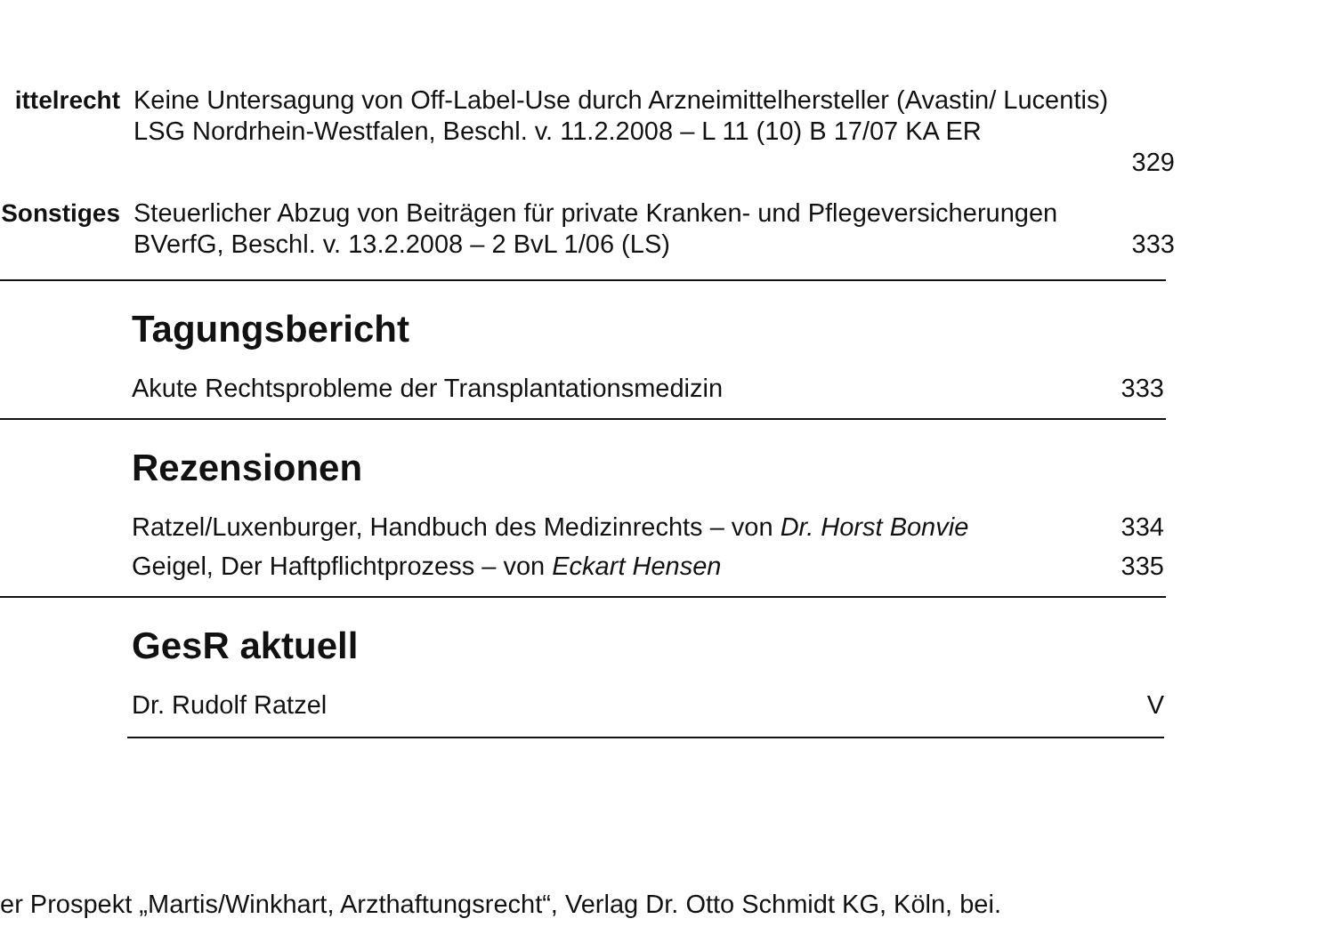ittelrecht
Keine Untersagung von Off-Label-Use durch Arzneimittelhersteller (Avastin/ Lucentis)
LSG Nordrhein-Westfalen, Beschl. v. 11.2.2008 – L 11 (10) B 17/07 KA ER
329
Sonstiges
Steuerlicher Abzug von Beiträgen für private Kranken- und Pflegeversicherungen
BVerfG, Beschl. v. 13.2.2008 – 2 BvL 1/06 (LS)
333
Tagungsbericht
Akute Rechtsprobleme der Transplantationsmedizin 333
Rezensionen
Ratzel/Luxenburger, Handbuch des Medizinrechts – von Dr. Horst Bonvie 334
Geigel, Der Haftpflichtprozess – von Eckart Hensen 335
GesR aktuell
Dr. Rudolf Ratzel V
er Prospekt „Martis/Winkhart, Arzthaftungsrecht“, Verlag Dr. Otto Schmidt KG, Köln, bei.